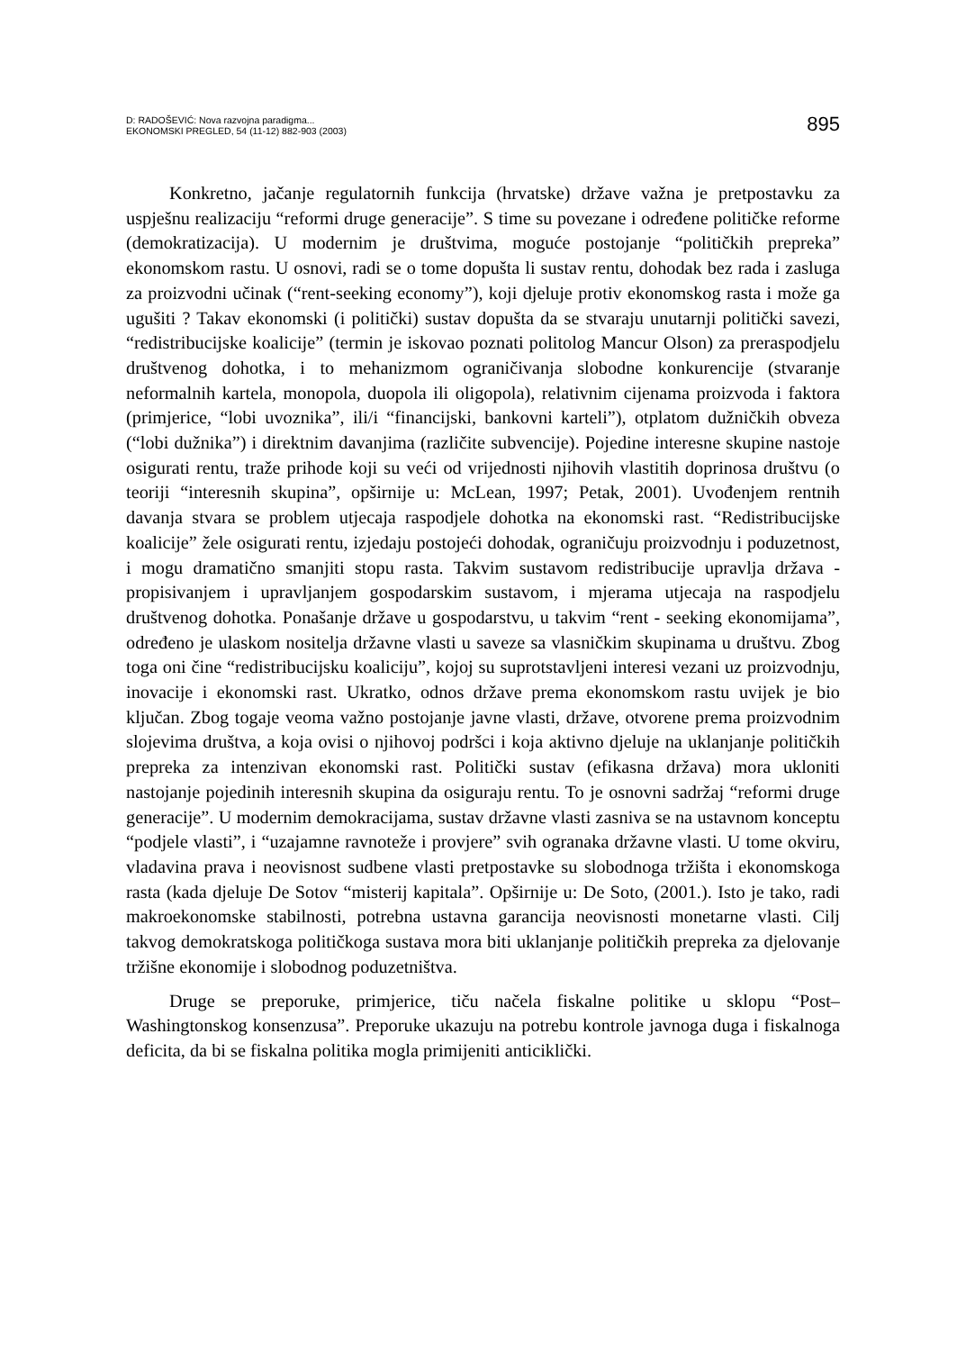D: RADOŠEVIĆ: Nova razvojna paradigma...
EKONOMSKI PREGLED, 54 (11-12) 882-903 (2003)
895
Konkretno, jačanje regulatornih funkcija (hrvatske) države važna je pretpostavku za uspješnu realizaciju “reformi druge generacije”. S time su povezane i određene političke reforme (demokratizacija). U modernim je društvima, moguće postojanje “političkih prepreka” ekonomskom rastu. U osnovi, radi se o tome dopušta li sustav rentu, dohodak bez rada i zasluga za proizvodni učinak (“rent-seeking economy”), koji djeluje protiv ekonomskog rasta i može ga ugušiti ? Takav ekonomski (i politički) sustav dopušta da se stvaraju unutarnji politički savezi, “redistribucijske koalicije” (termin je iskovao poznati politolog Mancur Olson) za preraspodjelu društvenog dohotka, i to mehanizmom ograničivanja slobodne konkurencije (stvaranje neformalnih kartela, monopola, duopola ili oligopola), relativnim cijenama proizvoda i faktora (primjerice, “lobi uvoznika”, ili/i “financijski, bankovni karteli”), otplatom dužničkih obveza (“lobi dužnika”) i direktnim davanjima (različite subvencije). Pojedine interesne skupine nastoje osigurati rentu, traže prihode koji su veći od vrijednosti njihovih vlastitih doprinosa društvu (o teoriji “interesnih skupina”, opširnije u: McLean, 1997; Petak, 2001). Uvođenjem rentnih davanja stvara se problem utjecaja raspodjele dohotka na ekonomski rast. “Redistribucijske koalicije” žele osigurati rentu, izjedaju postojeći dohodak, ograničuju proizvodnju i poduzetnost, i mogu dramatično smanjiti stopu rasta. Takvim sustavom redistribucije upravlja država - propisivanjem i upravljanjem gospodarskim sustavom, i mjerama utjecaja na raspodjelu društvenog dohotka. Ponašanje države u gospodarstvu, u takvim “rent - seeking ekonomijama”, određeno je ulaskom nositelja državne vlasti u saveze sa vlasničkim skupinama u društvu. Zbog toga oni čine “redistribucijsku koaliciju”, kojoj su suprotstavljeni interesi vezani uz proizvodnju, inovacije i ekonomski rast. Ukratko, odnos države prema ekonomskom rastu uvijek je bio ključan. Zbog togaje veoma važno postojanje javne vlasti, države, otvorene prema proizvodnim slojevima društva, a koja ovisi o njihovoj podršci i koja aktivno djeluje na uklanjanje političkih prepreka za intenzivan ekonomski rast. Politički sustav (efikasna država) mora ukloniti nastojanje pojedinih interesnih skupina da osiguraju rentu. To je osnovni sadržaj “reformi druge generacije”. U modernim demokracijama, sustav državne vlasti zasniva se na ustavnom konceptu “podjele vlasti”, i “uzajamne ravnoteže i provjere” svih ogranaka državne vlasti. U tome okviru, vladavina prava i neovisnost sudbene vlasti pretpostavke su slobodnoga tržišta i ekonomskoga rasta (kada djeluje De Sotov “misterij kapitala”. Opširnije u: De Soto, (2001.). Isto je tako, radi makroekonomske stabilnosti, potrebna ustavna garancija neovisnosti monetarne vlasti. Cilj takvog demokratskoga političkoga sustava mora biti uklanjanje političkih prepreka za djelovanje tržišne ekonomije i slobodnog poduzetništva.
Druge se preporuke, primjerice, tiču načela fiskalne politike u sklopu “Post–Washingtonskog konsenzusa”. Preporuke ukazuju na potrebu kontrole javnoga duga i fiskalnoga deficita, da bi se fiskalna politika mogla primijeniti anticiklički.